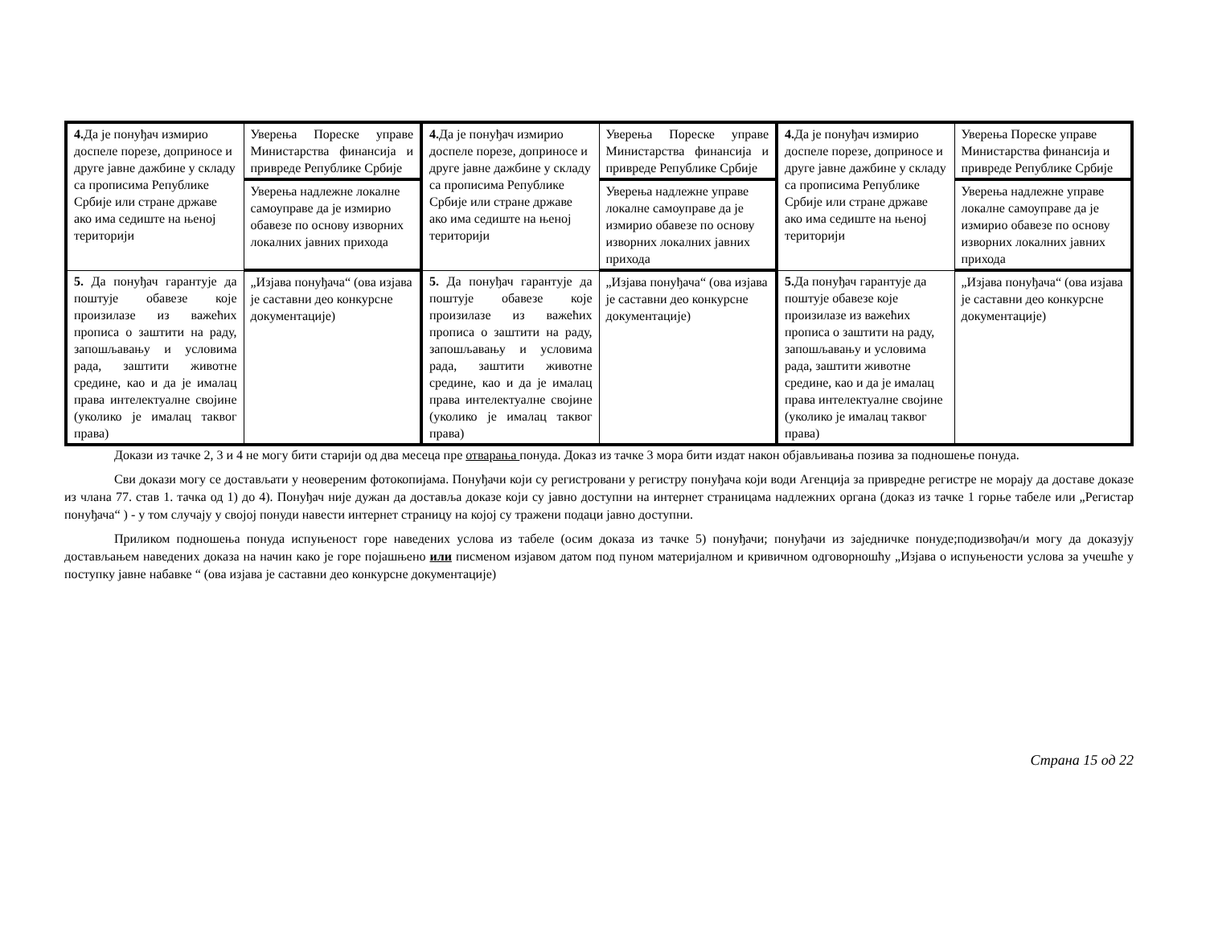| 4. Да је понуђач измирио доспеле порезе, доприносе и друге јавне дажбине у складу са прописима Републике Србије или стране државе ако има седиште на њеној територији | Уверења Пореске управе Министарства финансија и привреде Републике Србије | 4. Да је понуђач измирио доспеле порезе, доприносе и друге јавне дажбине у складу са прописима Републике Србије или стране државе ако има седиште на њеној територији | Уверења Пореске управе Министарства финансија и привреде Републике Србије | 4. Да је понуђач измирио доспеле порезе, доприносе и друге јавне дажбине у складу са прописима Републике Србије или стране државе ако има седиште на њеној територији | Уверења Пореске управе Министарства финансија и привреде Републике Србије |
| | Уверења надлежне локалне самоуправе да је измирио обавезе по основу изворних локалних јавних прихода | | Уверења надлежне управе локалне самоуправе да је измирио обавезе по основу изворних локалних јавних прихода | | Уверења надлежне управе локалне самоуправе да је измирио обавезе по основу изворних локалних јавних прихода |
| 5. Да понуђач гарантује да поштује обавезе које произилазе из важећих прописа о заштити на раду, запошљавању и условима рада, заштити животне средине, као и да је ималац права интелектуалне својине (уколико је ималац таквог права) | „Изјава понуђача“ (ова изјава је саставни део конкурсне документације) | 5. Да понуђач гарантује да поштује обавезе које произилазе из важећих прописа о заштити на раду, запошљавању и условима рада, заштити животне средине, као и да је ималац права интелектуалне својине (уколико је ималац таквог права) | „Изјава понуђача“ (ова изјава је саставни део конкурсне документације) | 5. Да понуђач гарантује да поштује обавезе које произилазе из важећих прописа о заштити на раду, запошљавању и условима рада, заштити животне средине, као и да је ималац права интелектуалне својине (уколико је ималац таквог права) | „Изјава понуђача“ (ова изјава је саставни део конкурсне документације) |
Докази из тачке 2, 3 и 4 не могу бити старији од два месеца пре отварања понуда. Доказ из тачке 3 мора бити издат након објављивања позива за подношење понуда.
Сви докази могу се достављати у неовереним фотокопијама. Понуђачи који су регистровани у регистру понуђача који води Агенција за привредне регистре не морају да доставе доказе из члана 77. став 1. тачка од 1) до 4). Понуђач није дужан да доставља доказе који су јавно доступни на интернет страницама надлежних органа (доказ из тачке 1 горње табеле или „Регистар понуђача“ ) - у том случају у својој понуди навести интернет страницу на којој су тражени подаци јавно доступни.
Приликом подношења понуда испуњеност горе наведених услова из табеле (осим доказа из тачке 5) понуђачи; понуђачи из заједничке понуде;подизвођач/и могу да доказују достављањем наведених доказа на начин како је горе појашњено или писменом изјавом датом под пуном материјалном и кривичном одговорношћу „Изјава о испуњености услова за учешће у поступку јавне набавке “ (ова изјава је саставни део конкурсне документације)
Страна 15 од 22